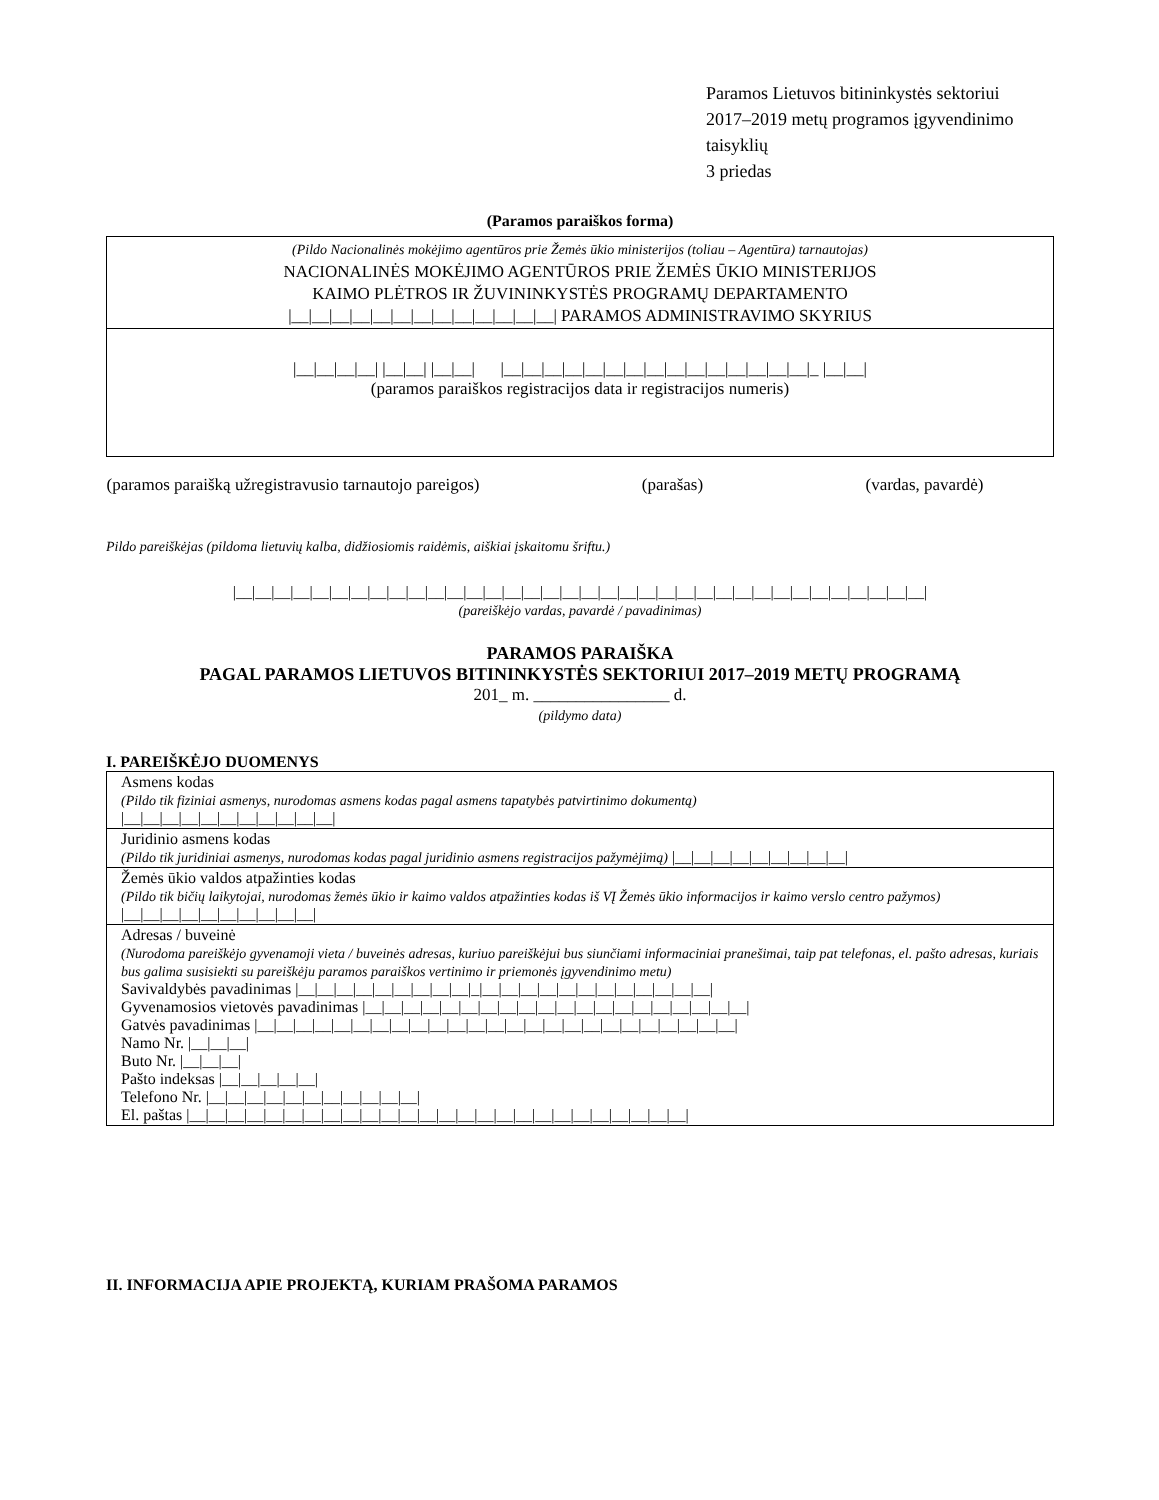Paramos Lietuvos bitininkystės sektoriui
2017–2019 metų programos įgyvendinimo
taisyklių
3 priedas
(Paramos paraiškos forma)
| (Pildo Nacionalinės mokėjimo agentūros prie Žemės ūkio ministerijos (toliau – Agentūra) tarnautojas) NACIONALINĖS MOKĖJIMO AGENTŪROS PRIE ŽEMĖS ŪKIO MINISTERIJOS KAIMO PLĖTROS IR ŽUVININKYSTĖS PROGRAMŲ DEPARTAMENTO /__/__/__/__/__/__/__/__/__/__/__/__/__/ PARAMOS ADMINISTRAVIMO SKYRIUS |
| /__/__/__/__/ /__/__/ /__/__/ /__/__/__/__/__/__/__/__/__/__/__/__/__/__/__/_ /__/__/ (paramos paraiškos registracijos data ir registracijos numeris) |
| (paramos paraišką užregistravusio tarnautojo pareigos) (parašas) (vardas, pavardė) |
Pildo pareiškėjas (pildoma lietuvių kalba, didžiosiomis raidėmis, aiškiai įskaitomu šriftu.)
|__|__|__|__|__|__|__|__|__|__|__|__|__|__|__|__|__|__|__|__|__|__|__|__|__|__|__|__|__|__|__|__|__|__|__|__|
(pareiškėjo vardas, pavardė / pavadinimas)
PARAMOS PARAIŠKA
PAGAL PARAMOS LIETUVOS BITININKYSTĖS SEKTORIUI 2017–2019 METŲ PROGRAMĄ
201_ m. ________________ d.
(pildymo data)
I. PAREIŠKĖJO DUOMENYS
| Asmens kodas (Pildo tik fiziniai asmenys, nurodomas asmens kodas pagal asmens tapatybės patvirtinimo dokumentą) /__/__/__/__/__/__/__/__/__/__/__/ |
| Juridinio asmens kodas (Pildo tik juridiniai asmenys, nurodomas kodas pagal juridinio asmens registracijos pažymėjimą) /__/__/__/__/__/__/__/__/__/ |
| Žemės ūkio valdos atpažinties kodas (Pildo tik bičių laikytojai, nurodomas žemės ūkio ir kaimo valdos atpažinties kodas iš VĮ Žemės ūkio informacijos ir kaimo verslo centro pažymos) /__/__/__/__/__/__/__/__/__/__/ |
| Adresas / buveinė (Nurodoma pareiškėjo gyvenamoji vieta / buveinės adresas, kuriuo pareiškėjui bus siunčiami informaciniai pranešimai, taip pat telefonas, el. pašto adresas, kuriais bus galima susisiekti su pareiškėju paramos paraiškos vertinimo ir priemonės įgyvendinimo metu) Savivaldybės pavadinimas /__/__/__/__/__/__/__/__/__/_/__/__/__/__/__/__/__/__/__/__/__/__/ Gyvenamosios vietovės pavadinimas /__/__/__/__/__/__/__/__/__/__/__/__/__/__/__/__/__/__/__/__/ Gatvės pavadinimas /__/__/__/__/__/__/__/__/__/__/__/__/__/__/__/__/__/__/__/__/__/__/__/__/__/ Namo Nr. /__/__/__/ Buto Nr. /__/__/__/ Pašto indeksas /__/__/__/__/__/ Telefono Nr. /__/__/__/__/__/__/__/__/__/__/__/ El. paštas /__/__/__/__/__/__/__/__/__/__/__/__/__/__/__/__/__/__/__/__/__/__/__/__/__/__/ |
II. INFORMACIJA APIE PROJEKTĄ, KURIAM PRAŠOMA PARAMOS